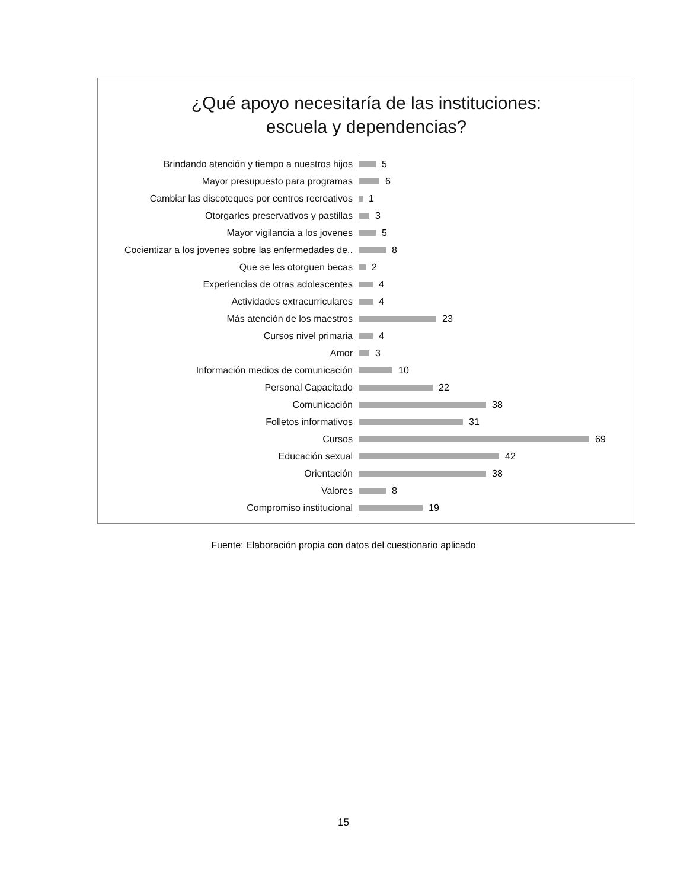¿Qué apoyo necesitaría de las instituciones:
escuela y dependencias?
Brindando atención y tiempo a nuestros hijos
5
Mayor presupuesto para programas
6
Cambiar las discoteques por centros recreativos
1
Otorgarles preservativos y pastillas
3
Mayor vigilancia a los jovenes
5
Cocientizar a los jovenes sobre las enfermedades de..
8
Que se les otorguen becas
2
Experiencias de otras adolescentes
4
Actividades extracurriculares
4
Más atención de los maestros
23
Cursos nivel primaria
4
Amor
3
Información medios de comunicación
10
Personal Capacitado
22
Comunicación
38
Folletos informativos
31
Cursos
69
Educación sexual
42
Orientación
38
Valores
8
Compromiso institucional
19
Fuente: Elaboración propia con datos del cuestionario aplicado
15